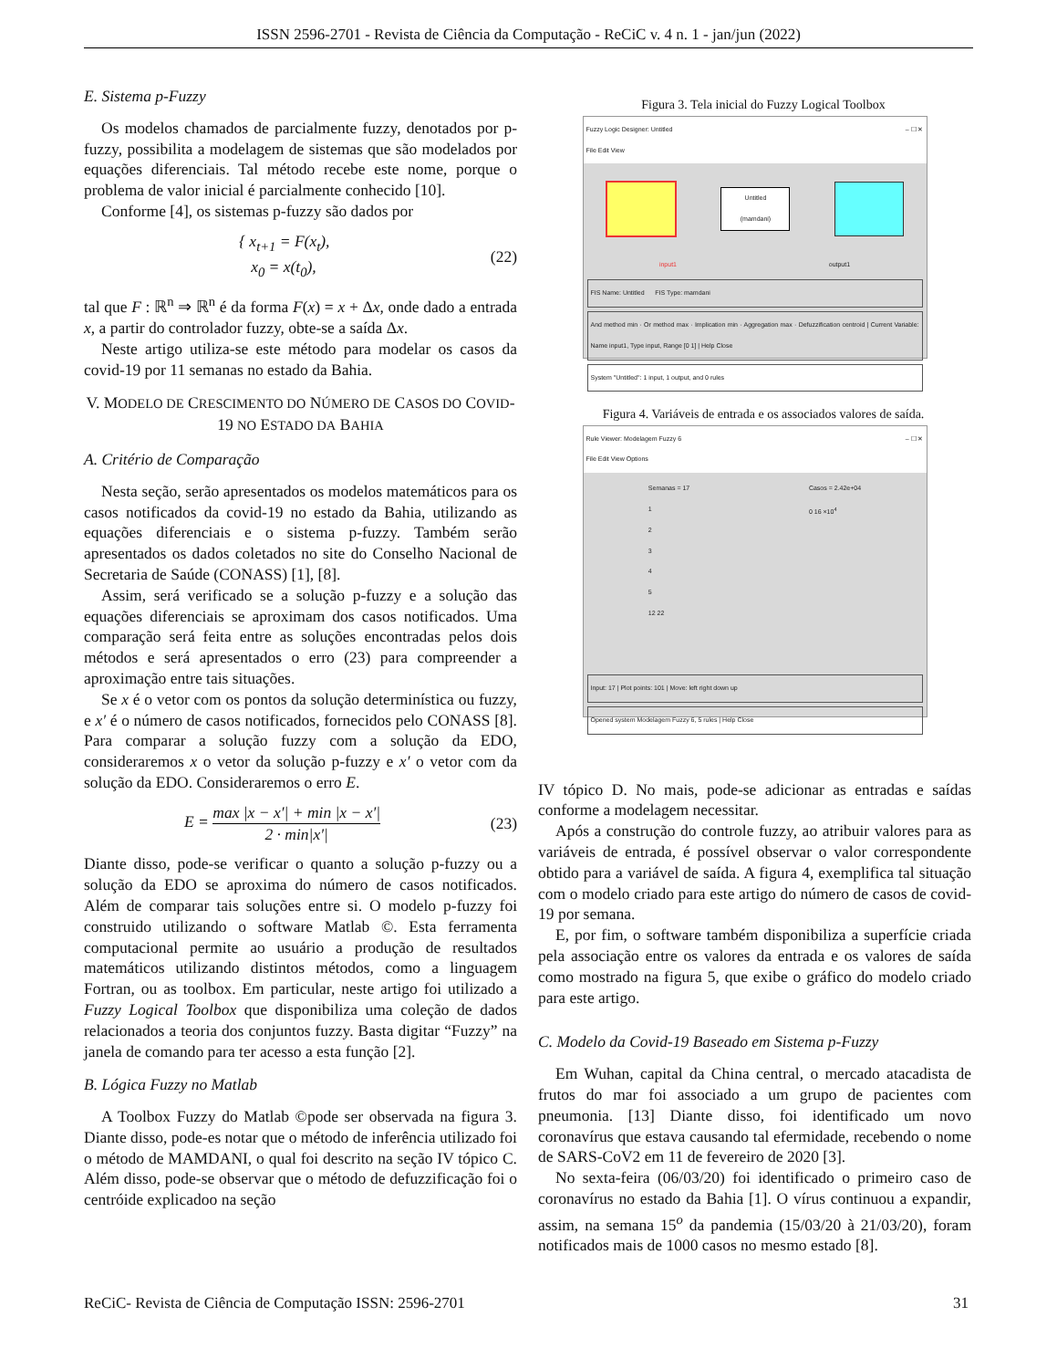ISSN 2596-2701 - Revista de Ciência da Computação - ReCiC v. 4 n. 1 - jan/jun (2022)
E. Sistema p-Fuzzy
Os modelos chamados de parcialmente fuzzy, denotados por p-fuzzy, possibilita a modelagem de sistemas que são modelados por equações diferenciais. Tal método recebe este nome, porque o problema de valor inicial é parcialmente conhecido [10].
Conforme [4], os sistemas p-fuzzy são dados por
{ x<sub>t+1</sub> = F(x<sub>t</sub>),
x<sub>0</sub> = x(t<sub>0</sub>), (22)
tal que F : ℝ<sup>n</sup> ⇒ ℝ<sup>n</sup> é da forma F(x) = x + Δx, onde dado a entrada x, a partir do controlador fuzzy, obte-se a saída Δx.
Neste artigo utiliza-se este método para modelar os casos da covid-19 por 11 semanas no estado da Bahia.
V. MODELO DE CRESCIMENTO DO NÚMERO DE CASOS DO COVID-19 NO ESTADO DA BAHIA
A. Critério de Comparação
Nesta seção, serão apresentados os modelos matemáticos para os casos notificados da covid-19 no estado da Bahia, utilizando as equações diferenciais e o sistema p-fuzzy. Também serão apresentados os dados coletados no site do Conselho Nacional de Secretaria de Saúde (CONASS) [1], [8].
Assim, será verificado se a solução p-fuzzy e a solução das equações diferenciais se aproximam dos casos notificados. Uma comparação será feita entre as soluções encontradas pelos dois métodos e será apresentados o erro (23) para compreender a aproximação entre tais situações.
Se x é o vetor com os pontos da solução determinística ou fuzzy, e x′ é o número de casos notificados, fornecidos pelo CONASS [8]. Para comparar a solução fuzzy com a solução da EDO, consideraremos x o vetor da solução p-fuzzy e x′ o vetor com da solução da EDO. Consideraremos o erro E.
E = max |x − x′| + min |x − x′| 2 · min|x′| (23)
Diante disso, pode-se verificar o quanto a solução p-fuzzy ou a solução da EDO se aproxima do número de casos notificados. Além de comparar tais soluções entre si. O modelo p-fuzzy foi construido utilizando o software Matlab ©. Esta ferramenta computacional permite ao usuário a produção de resultados matemáticos utilizando distintos métodos, como a linguagem Fortran, ou as toolbox. Em particular, neste artigo foi utilizado a Fuzzy Logical Toolbox que disponibiliza uma coleção de dados relacionados a teoria dos conjuntos fuzzy. Basta digitar “Fuzzy” na janela de comando para ter acesso a esta função [2].
B. Lógica Fuzzy no Matlab
A Toolbox Fuzzy do Matlab ©pode ser observada na figura 3. Diante disso, pode-es notar que o método de inferência utilizado foi o método de MAMDANI, o qual foi descrito na seção IV tópico C. Além disso, pode-se observar que o método de defuzzificação foi o centróide explicadoo na seção
Figura 3. Tela inicial do Fuzzy Logical Toolbox
Fuzzy Logic Designer: Untitled – ☐ ✕
File Edit View
Untitled
(mamdani)
input1 output1
FIS Name: Untitled FIS Type: mamdani
And method min · Or method max · Implication min · Aggregation max · Defuzzification centroid | Current Variable: Name input1, Type input, Range [0 1] | Help Close
System "Untitled": 1 input, 1 output, and 0 rules
Figura 4. Variáveis de entrada e os associados valores de saída.
Rule Viewer: Modelagem Fuzzy 6 – ☐ ✕
File Edit View Options
Semanas = 17
1
2
3
4
5
12 22
Casos = 2.42e+04
0 16 ×10<sup>4</sup>
Input: 17 | Plot points: 101 | Move: left right down up
Opened system Modelagem Fuzzy 6, 5 rules | Help Close
IV tópico D. No mais, pode-se adicionar as entradas e saídas conforme a modelagem necessitar.
Após a construção do controle fuzzy, ao atribuir valores para as variáveis de entrada, é possível observar o valor correspondente obtido para a variável de saída. A figura 4, exemplifica tal situação com o modelo criado para este artigo do número de casos de covid-19 por semana.
E, por fim, o software também disponibiliza a superfície criada pela associação entre os valores da entrada e os valores de saída como mostrado na figura 5, que exibe o gráfico do modelo criado para este artigo.
C. Modelo da Covid-19 Baseado em Sistema p-Fuzzy
Em Wuhan, capital da China central, o mercado atacadista de frutos do mar foi associado a um grupo de pacientes com pneumonia. [13] Diante disso, foi identificado um novo coronavírus que estava causando tal efermidade, recebendo o nome de SARS-CoV2 em 11 de fevereiro de 2020 [3].
No sexta-feira (06/03/20) foi identificado o primeiro caso de coronavírus no estado da Bahia [1]. O vírus continuou a expandir, assim, na semana 15<sup>o</sup> da pandemia (15/03/20 à 21/03/20), foram notificados mais de 1000 casos no mesmo estado [8].
ReCiC- Revista de Ciência de Computação ISSN: 2596-2701 31